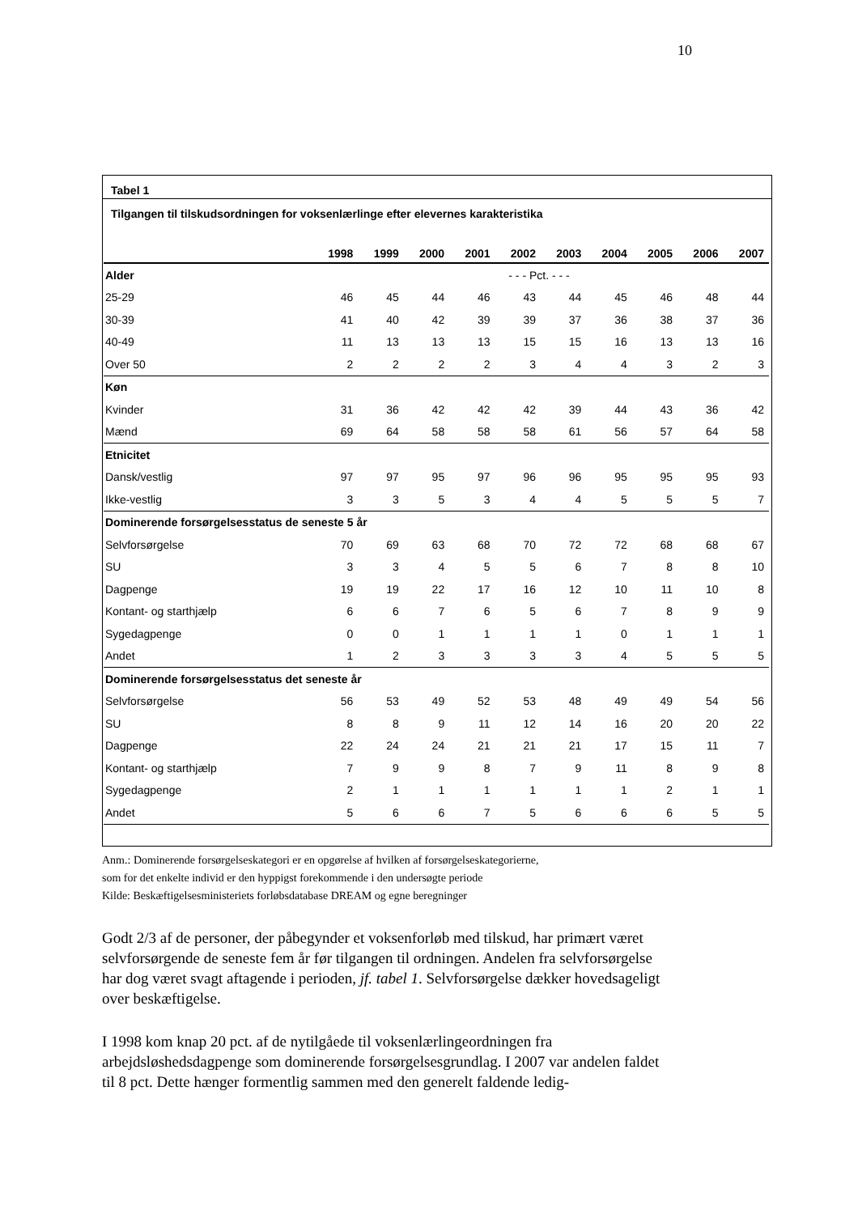10
Tabel 1
Tilgangen til tilskudsordningen for voksenlærlinge efter elevernes karakteristika
| | 1998 | 1999 | 2000 | 2001 | 2002 | 2003 | 2004 | 2005 | 2006 | 2007 |
| --- | --- | --- | --- | --- | --- | --- | --- | --- | --- | --- |
| Alder | - - - Pct. - - - | | | | | | | | | |
| 25-29 | 46 | 45 | 44 | 46 | 43 | 44 | 45 | 46 | 48 | 44 |
| 30-39 | 41 | 40 | 42 | 39 | 39 | 37 | 36 | 38 | 37 | 36 |
| 40-49 | 11 | 13 | 13 | 13 | 15 | 15 | 16 | 13 | 13 | 16 |
| Over 50 | 2 | 2 | 2 | 2 | 3 | 4 | 4 | 3 | 2 | 3 |
| Køn | | | | | | | | | | |
| Kvinder | 31 | 36 | 42 | 42 | 42 | 39 | 44 | 43 | 36 | 42 |
| Mænd | 69 | 64 | 58 | 58 | 58 | 61 | 56 | 57 | 64 | 58 |
| Etnicitet | | | | | | | | | | |
| Dansk/vestlig | 97 | 97 | 95 | 97 | 96 | 96 | 95 | 95 | 95 | 93 |
| Ikke-vestlig | 3 | 3 | 5 | 3 | 4 | 4 | 5 | 5 | 5 | 7 |
| Dominerende forsørgelsesstatus de seneste 5 år | | | | | | | | | | |
| Selvforsørgelse | 70 | 69 | 63 | 68 | 70 | 72 | 72 | 68 | 68 | 67 |
| SU | 3 | 3 | 4 | 5 | 5 | 6 | 7 | 8 | 8 | 10 |
| Dagpenge | 19 | 19 | 22 | 17 | 16 | 12 | 10 | 11 | 10 | 8 |
| Kontant- og starthjælp | 6 | 6 | 7 | 6 | 5 | 6 | 7 | 8 | 9 | 9 |
| Sygedagpenge | 0 | 0 | 1 | 1 | 1 | 1 | 0 | 1 | 1 | 1 |
| Andet | 1 | 2 | 3 | 3 | 3 | 3 | 4 | 5 | 5 | 5 |
| Dominerende forsørgelsesstatus det seneste år | | | | | | | | | | |
| Selvforsørgelse | 56 | 53 | 49 | 52 | 53 | 48 | 49 | 49 | 54 | 56 |
| SU | 8 | 8 | 9 | 11 | 12 | 14 | 16 | 20 | 20 | 22 |
| Dagpenge | 22 | 24 | 24 | 21 | 21 | 21 | 17 | 15 | 11 | 7 |
| Kontant- og starthjælp | 7 | 9 | 9 | 8 | 7 | 9 | 11 | 8 | 9 | 8 |
| Sygedagpenge | 2 | 1 | 1 | 1 | 1 | 1 | 1 | 2 | 1 | 1 |
| Andet | 5 | 6 | 6 | 7 | 5 | 6 | 6 | 6 | 5 | 5 |
Anm.: Dominerende forsørgelseskategori er en opgørelse af hvilken af forsørgelseskategorierne,
som for det enkelte individ er den hyppigst forekommende i den undersøgte periode
Kilde: Beskæftigelsesministeriets forløbsdatabase DREAM og egne beregninger
Godt 2/3 af de personer, der påbegynder et voksenforløb med tilskud, har primært været selvforsørgende de seneste fem år før tilgangen til ordningen. Andelen fra selvforsørgelse har dog været svagt aftagende i perioden, jf. tabel 1. Selvforsørgelse dækker hovedsageligt over beskæftigelse.
I 1998 kom knap 20 pct. af de nytilgåede til voksenlærlingeordningen fra arbejdsløshedsdagpenge som dominerende forsørgelsesgrundlag. I 2007 var andelen faldet til 8 pct. Dette hænger formentlig sammen med den generelt faldende ledig-